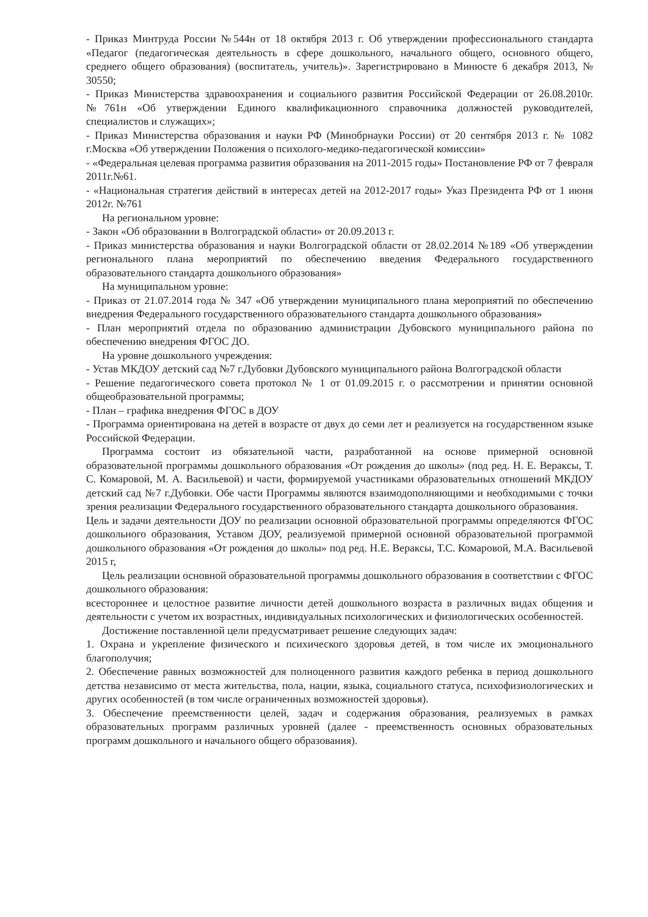- Приказ Минтруда России №544н от 18 октября 2013 г. Об утверждении профессионального стандарта «Педагог (педагогическая деятельность в сфере дошкольного, начального общего, основного общего, среднего общего образования) (воспитатель, учитель)». Зарегистрировано в Минюсте 6 декабря 2013, № 30550;
- Приказ Министерства здравоохранения и социального развития Российской Федерации от 26.08.2010г. №761н «Об утверждении Единого квалификационного справочника должностей руководителей, специалистов и служащих»;
- Приказ Министерства образования и науки РФ (Минобрнауки России) от 20 сентября 2013 г. № 1082 г.Москва «Об утверждении Положения о психолого-медико-педагогической комиссии»
- «Федеральная целевая программа развития образования на 2011-2015 годы» Постановление РФ от 7 февраля 2011г.№61.
- «Национальная стратегия действий в интересах детей на 2012-2017 годы» Указ Президента РФ от 1 июня 2012г. №761
На региональном уровне:
- Закон «Об образовании в Волгоградской области» от 20.09.2013 г.
- Приказ министерства образования и науки Волгоградской области от 28.02.2014 №189 «Об утверждении регионального плана мероприятий по обеспечению введения Федерального государственного образовательного стандарта дошкольного образования»
На муниципальном уровне:
- Приказ от 21.07.2014 года № 347 «Об утверждении муниципального плана мероприятий по обеспечению внедрения Федерального государственного образовательного стандарта дошкольного образования»
- План мероприятий отдела по образованию администрации Дубовского муниципального района по обеспечению внедрения ФГОС ДО.
На уровне дошкольного учреждения:
- Устав МКДОУ детский сад №7 г.Дубовки Дубовского муниципального района Волгоградской области
- Решение педагогического совета протокол № 1 от 01.09.2015 г. о рассмотрении и принятии основной общеобразовательной программы;
- План – графика внедрения ФГОС в ДОУ
- Программа ориентирована на детей в возрасте от двух до семи лет и реализуется на государственном языке Российской Федерации.
Программа состоит из обязательной части, разработанной на основе примерной основной образовательной программы дошкольного образования «От рождения до школы» (под ред. Н. Е. Вераксы, Т. С. Комаровой, М. А. Васильевой) и части, формируемой участниками образовательных отношений МКДОУ детский сад №7 г.Дубовки. Обе части Программы являются взаимодополняющими и необходимыми с точки зрения реализации Федерального государственного образовательного стандарта дошкольного образования.
Цель и задачи деятельности ДОУ по реализации основной образовательной программы определяются ФГОС дошкольного образования, Уставом ДОУ, реализуемой примерной основной образовательной программой дошкольного образования «От рождения до школы» под ред. Н.Е. Вераксы, Т.С. Комаровой, М.А. Васильевой 2015 г,
Цель реализации основной образовательной программы дошкольного образования в соответствии с ФГОС дошкольного образования:
всестороннее и целостное развитие личности детей дошкольного возраста в различных видах общения и деятельности с учетом их возрастных, индивидуальных психологических и физиологических особенностей.
Достижение поставленной цели предусматривает решение следующих задач:
1. Охрана и укрепление физического и психического здоровья детей, в том числе их эмоционального благополучия;
2. Обеспечение равных возможностей для полноценного развития каждого ребенка в период дошкольного детства независимо от места жительства, пола, нации, языка, социального статуса, психофизиологических и других особенностей (в том числе ограниченных возможностей здоровья).
3. Обеспечение преемственности целей, задач и содержания образования, реализуемых в рамках образовательных программ различных уровней (далее - преемственность основных образовательных программ дошкольного и начального общего образования).